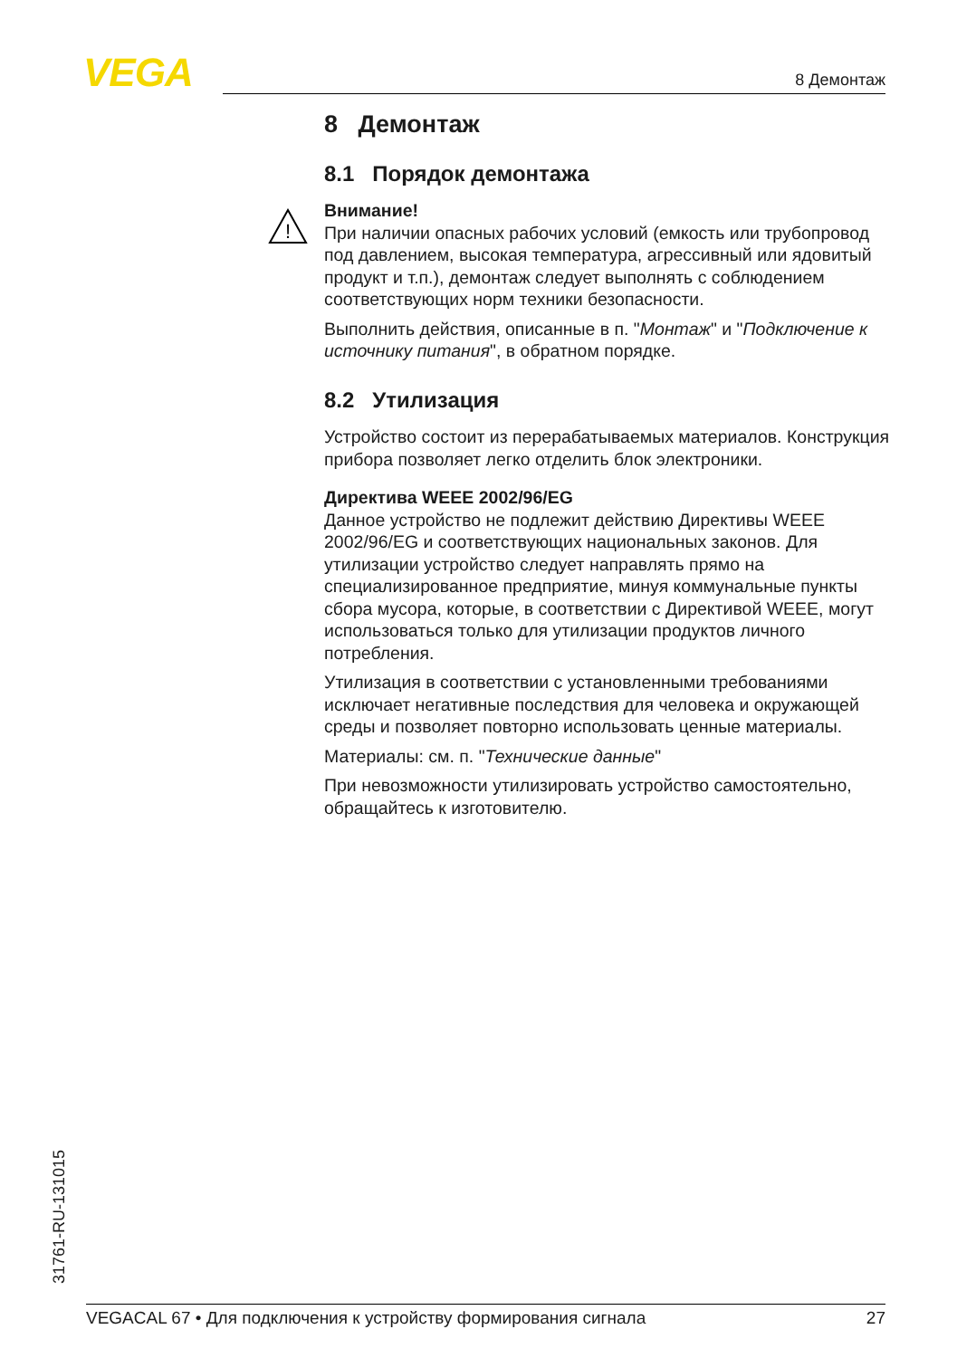VEGA 8 Демонтаж
8 Демонтаж
8.1 Порядок демонтажа
!
Внимание!
При наличии опасных рабочих условий (емкость или трубопровод под давлением, высокая температура, агрессивный или ядовитый продукт и т.п.), демонтаж следует выполнять с соблюдением соответствующих норм техники безопасности.
Выполнить действия, описанные в п. "Монтаж" и "Подключение к источнику питания", в обратном порядке.
8.2 Утилизация
Устройство состоит из перерабатываемых материалов. Конструкция прибора позволяет легко отделить блок электроники.
Директива WEEE 2002/96/EG
Данное устройство не подлежит действию Директивы WEEE 2002/96/EG и соответствующих национальных законов. Для утилизации устройство следует направлять прямо на специализированное предприятие, минуя коммунальные пункты сбора мусора, которые, в соответствии с Директивой WEEE, могут использоваться только для утилизации продуктов личного потребления.
Утилизация в соответствии с установленными требованиями исключает негативные последствия для человека и окружающей среды и позволяет повторно использовать ценные материалы.
Материалы: см. п. "Технические данные"
При невозможности утилизировать устройство самостоятельно, обращайтесь к изготовителю.
31761-RU-131015
VEGACAL 67 • Для подключения к устройству формирования сигнала 27